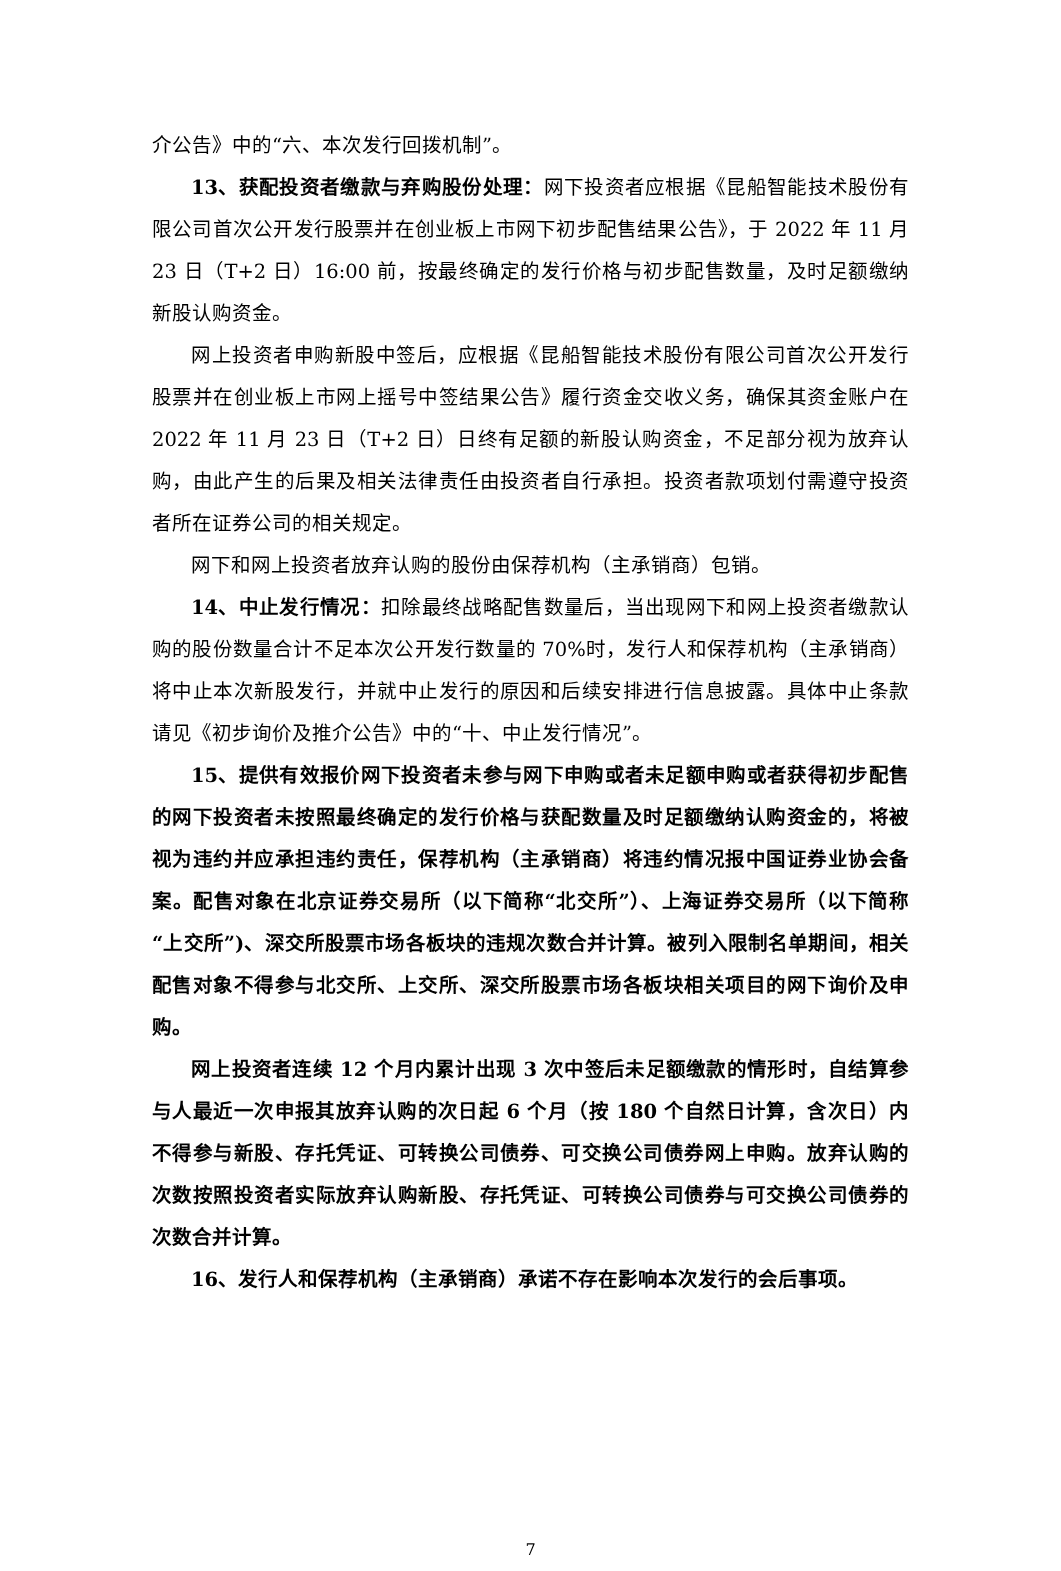介公告》中的“六、本次发行回拨机制”。
13、获配投资者缴款与弃购股份处理：网下投资者应根据《昆船智能技术股份有限公司首次公开发行股票并在创业板上市网下初步配售结果公告》，于 2022 年 11 月 23 日（T+2 日）16:00 前，按最终确定的发行价格与初步配售数量，及时足额缴纳新股认购资金。
网上投资者申购新股中签后，应根据《昆船智能技术股份有限公司首次公开发行股票并在创业板上市网上摇号中签结果公告》履行资金交收义务，确保其资金账户在 2022 年 11 月 23 日（T+2 日）日终有足额的新股认购资金，不足部分视为放弃认购，由此产生的后果及相关法律责任由投资者自行承担。投资者款项划付需遵守投资者所在证券公司的相关规定。
网下和网上投资者放弃认购的股份由保荐机构（主承销商）包销。
14、中止发行情况：扣除最终战略配售数量后，当出现网下和网上投资者缴款认购的股份数量合计不足本次公开发行数量的 70%时，发行人和保荐机构（主承销商）将中止本次新股发行，并就中止发行的原因和后续安排进行信息披露。具体中止条款请见《初步询价及推介公告》中的“十、中止发行情况”。
15、提供有效报价网下投资者未参与网下申购或者未足额申购或者获得初步配售的网下投资者未按照最终确定的发行价格与获配数量及时足额缴纳认购资金的，将被视为违约并应承担违约责任，保荐机构（主承销商）将违约情况报中国证券业协会备案。配售对象在北京证券交易所（以下简称“北交所”）、上海证券交易所（以下简称“上交所”)、深交所股票市场各板块的违规次数合并计算。被列入限制名单期间，相关配售对象不得参与北交所、上交所、深交所股票市场各板块相关项目的网下询价及申购。
网上投资者连续 12 个月内累计出现 3 次中签后未足额缴款的情形时，自结算参与人最近一次申报其放弃认购的次日起 6 个月（按 180 个自然日计算，含次日）内不得参与新股、存托凭证、可转换公司债券、可交换公司债券网上申购。放弃认购的次数按照投资者实际放弃认购新股、存托凭证、可转换公司债券与可交换公司债券的次数合并计算。
16、发行人和保荐机构（主承销商）承诺不存在影响本次发行的会后事项。
7